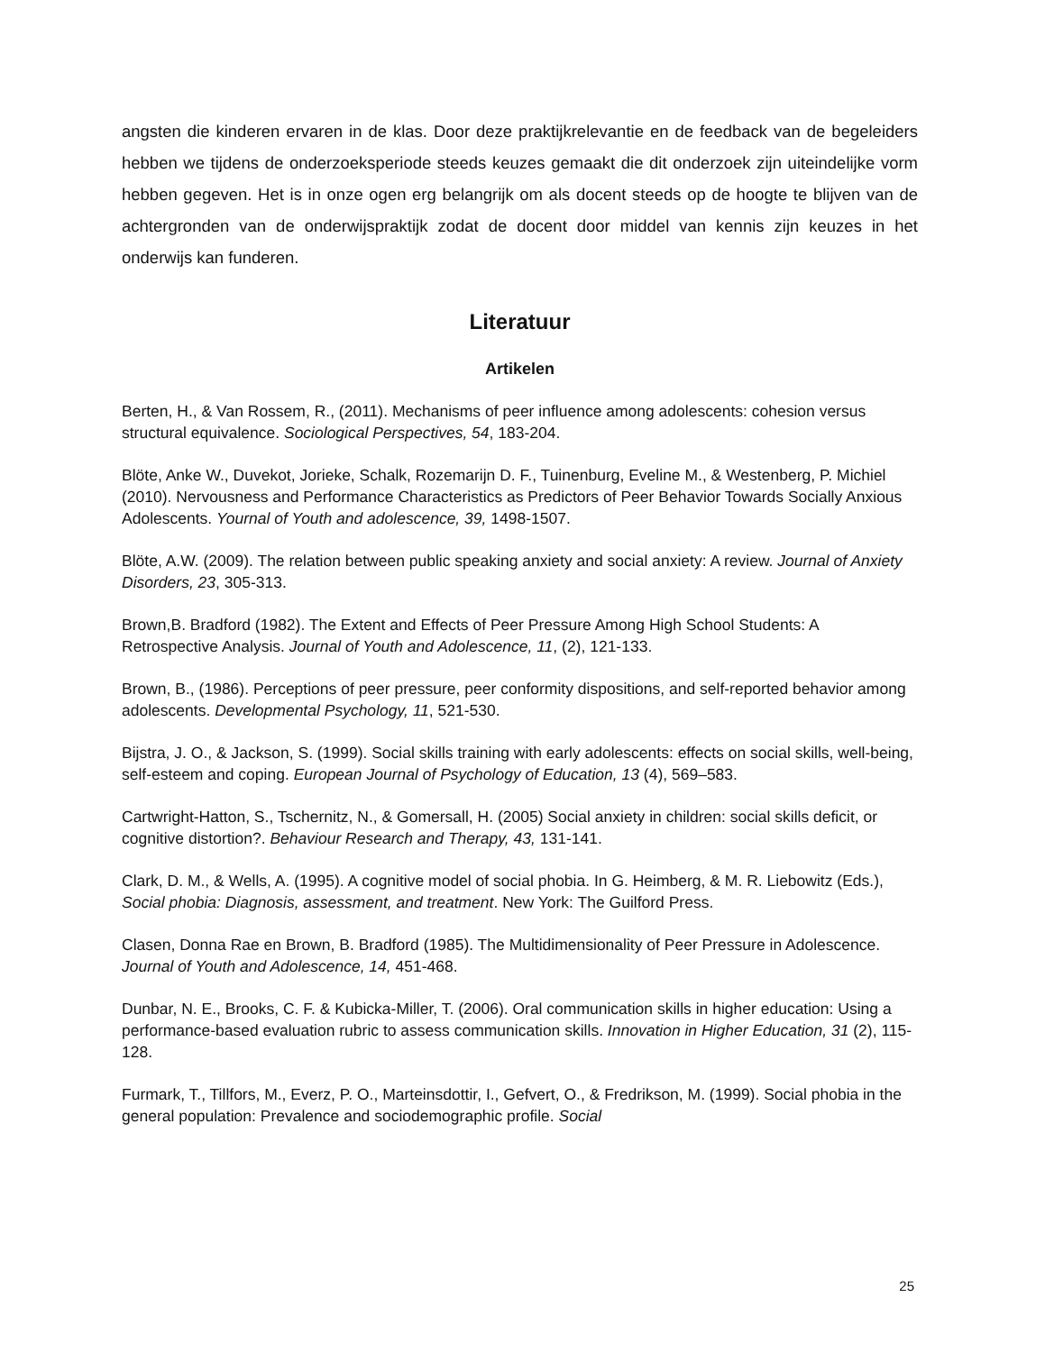angsten die kinderen ervaren in de klas. Door deze praktijkrelevantie en de feedback van de begeleiders hebben we tijdens de onderzoeksperiode steeds keuzes gemaakt die dit onderzoek zijn uiteindelijke vorm hebben gegeven. Het is in onze ogen erg belangrijk om als docent steeds op de hoogte te blijven van de achtergronden van de onderwijspraktijk zodat de docent door middel van kennis zijn keuzes in het onderwijs kan funderen.
Literatuur
Artikelen
Berten, H., & Van Rossem, R., (2011). Mechanisms of peer influence among adolescents: cohesion versus structural equivalence. Sociological Perspectives, 54, 183-204.
Blöte, Anke W., Duvekot, Jorieke, Schalk, Rozemarijn D. F., Tuinenburg, Eveline M., & Westenberg, P. Michiel (2010). Nervousness and Performance Characteristics as Predictors of Peer Behavior Towards Socially Anxious Adolescents. Yournal of Youth and adolescence, 39, 1498-1507.
Blöte, A.W. (2009). The relation between public speaking anxiety and social anxiety: A review. Journal of Anxiety Disorders, 23, 305-313.
Brown,B. Bradford (1982). The Extent and Effects of Peer Pressure Among High School Students: A Retrospective Analysis. Journal of Youth and Adolescence, 11, (2), 121-133.
Brown, B., (1986). Perceptions of peer pressure, peer conformity dispositions, and self-reported behavior among adolescents. Developmental Psychology, 11, 521-530.
Bijstra, J. O., & Jackson, S. (1999). Social skills training with early adolescents: effects on social skills, well-being, self-esteem and coping. European Journal of Psychology of Education, 13 (4), 569–583.
Cartwright-Hatton, S., Tschernitz, N., & Gomersall, H. (2005) Social anxiety in children: social skills deficit, or cognitive distortion?. Behaviour Research and Therapy, 43, 131-141.
Clark, D. M., & Wells, A. (1995). A cognitive model of social phobia. In G. Heimberg, & M. R. Liebowitz (Eds.), Social phobia: Diagnosis, assessment, and treatment. New York: The Guilford Press.
Clasen, Donna Rae en Brown, B. Bradford (1985). The Multidimensionality of Peer Pressure in Adolescence. Journal of Youth and Adolescence, 14, 451-468.
Dunbar, N. E., Brooks, C. F. & Kubicka-Miller, T. (2006). Oral communication skills in higher education: Using a performance-based evaluation rubric to assess communication skills. Innovation in Higher Education, 31 (2), 115-128.
Furmark, T., Tillfors, M., Everz, P. O., Marteinsdottir, I., Gefvert, O., & Fredrikson, M. (1999). Social phobia in the general population: Prevalence and sociodemographic profile. Social
25